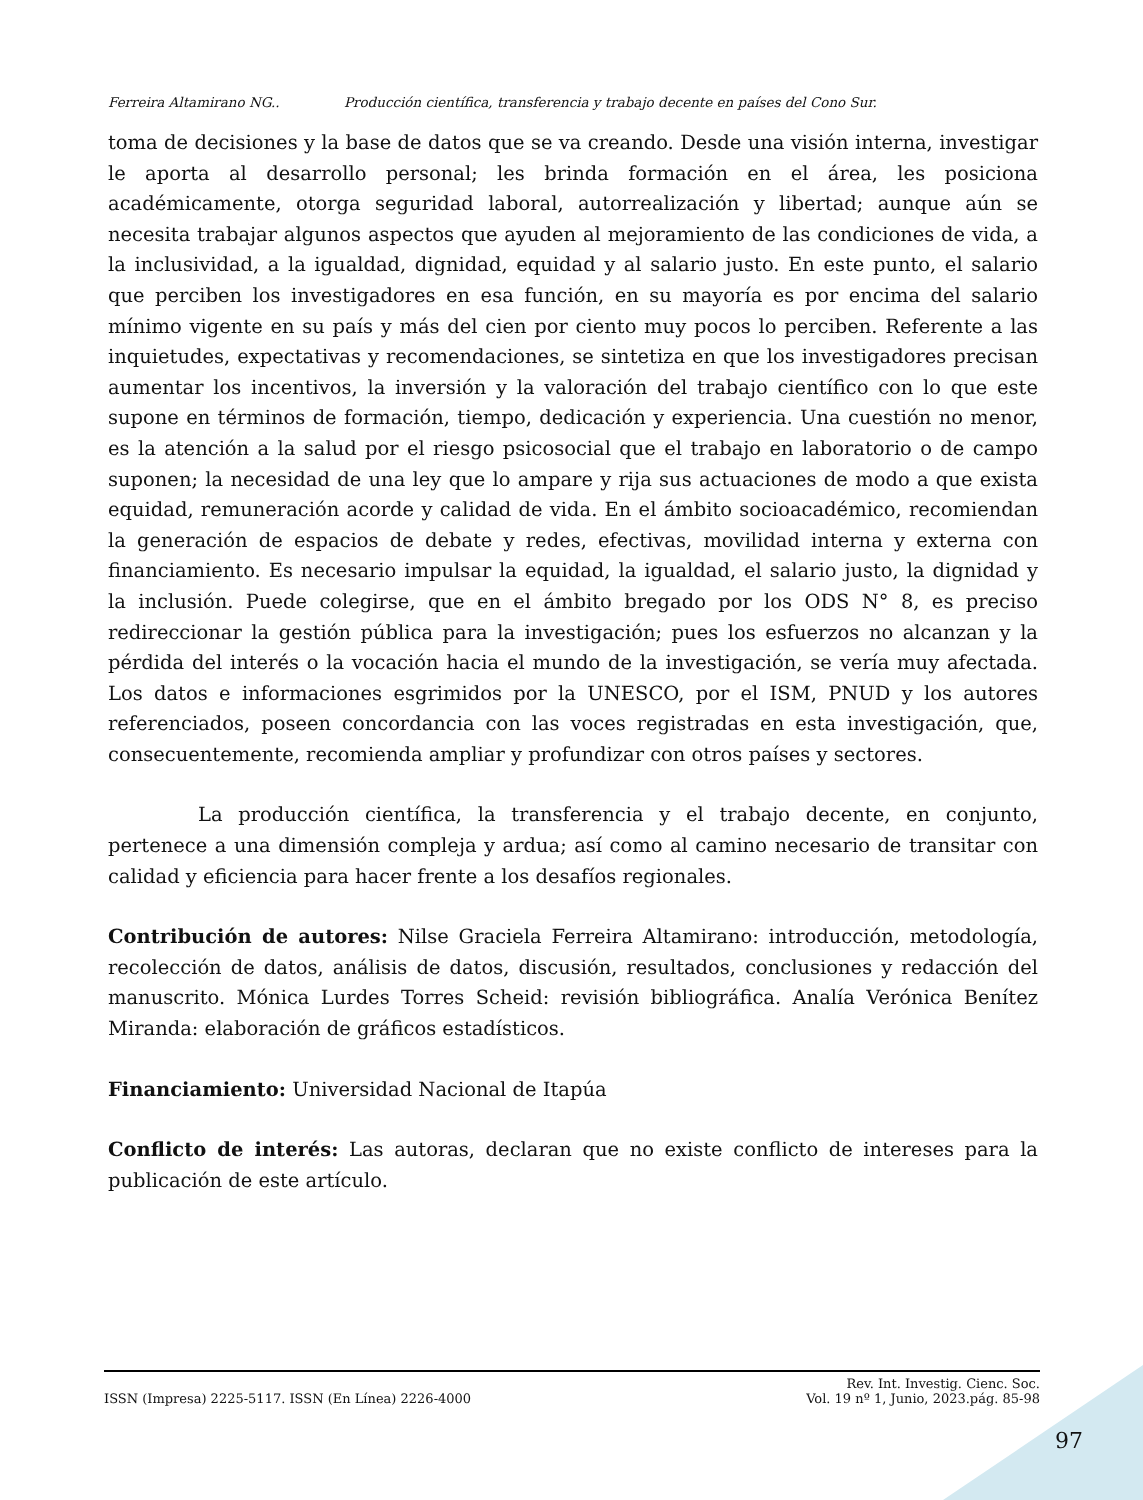Ferreira Altamirano NG.. Producción científica, transferencia y trabajo decente en países del Cono Sur.
toma de decisiones y la base de datos que se va creando. Desde una visión interna, investigar le aporta al desarrollo personal; les brinda formación en el área, les posiciona académicamente, otorga seguridad laboral, autorrealización y libertad; aunque aún se necesita trabajar algunos aspectos que ayuden al mejoramiento de las condiciones de vida, a la inclusividad, a la igualdad, dignidad, equidad y al salario justo. En este punto, el salario que perciben los investigadores en esa función, en su mayoría es por encima del salario mínimo vigente en su país y más del cien por ciento muy pocos lo perciben. Referente a las inquietudes, expectativas y recomendaciones, se sintetiza en que los investigadores precisan aumentar los incentivos, la inversión y la valoración del trabajo científico con lo que este supone en términos de formación, tiempo, dedicación y experiencia. Una cuestión no menor, es la atención a la salud por el riesgo psicosocial que el trabajo en laboratorio o de campo suponen; la necesidad de una ley que lo ampare y rija sus actuaciones de modo a que exista equidad, remuneración acorde y calidad de vida. En el ámbito socioacadémico, recomiendan la generación de espacios de debate y redes, efectivas, movilidad interna y externa con financiamiento. Es necesario impulsar la equidad, la igualdad, el salario justo, la dignidad y la inclusión. Puede colegirse, que en el ámbito bregado por los ODS N° 8, es preciso redireccionar la gestión pública para la investigación; pues los esfuerzos no alcanzan y la pérdida del interés o la vocación hacia el mundo de la investigación, se vería muy afectada. Los datos e informaciones esgrimidos por la UNESCO, por el ISM, PNUD y los autores referenciados, poseen concordancia con las voces registradas en esta investigación, que, consecuentemente, recomienda ampliar y profundizar con otros países y sectores.
La producción científica, la transferencia y el trabajo decente, en conjunto, pertenece a una dimensión compleja y ardua; así como al camino necesario de transitar con calidad y eficiencia para hacer frente a los desafíos regionales.
Contribución de autores: Nilse Graciela Ferreira Altamirano: introducción, metodología, recolección de datos, análisis de datos, discusión, resultados, conclusiones y redacción del manuscrito. Mónica Lurdes Torres Scheid: revisión bibliográfica. Analía Verónica Benítez Miranda: elaboración de gráficos estadísticos.
Financiamiento: Universidad Nacional de Itapúa
Conflicto de interés: Las autoras, declaran que no existe conflicto de intereses para la publicación de este artículo.
ISSN (Impresa) 2225-5117. ISSN (En Línea) 2226-4000
Rev. Int. Investig. Cienc. Soc.
Vol. 19 nº 1, Junio, 2023.pág. 85-98
97